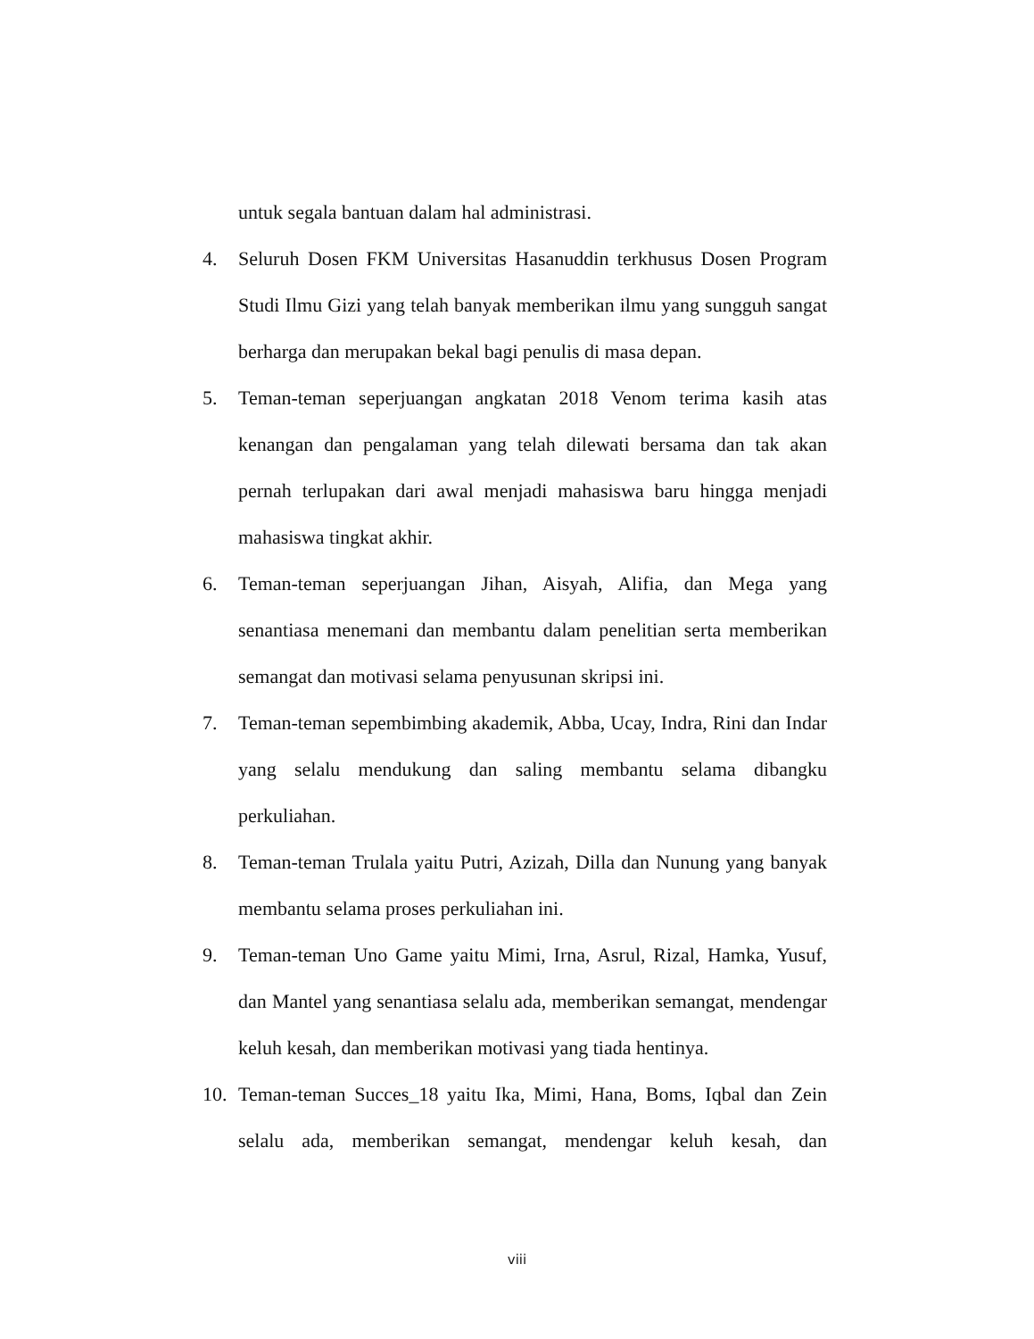untuk segala bantuan dalam hal administrasi.
4. Seluruh Dosen FKM Universitas Hasanuddin terkhusus Dosen Program Studi Ilmu Gizi yang telah banyak memberikan ilmu yang sungguh sangat berharga dan merupakan bekal bagi penulis di masa depan.
5. Teman-teman seperjuangan angkatan 2018 Venom terima kasih atas kenangan dan pengalaman yang telah dilewati bersama dan tak akan pernah terlupakan dari awal menjadi mahasiswa baru hingga menjadi mahasiswa tingkat akhir.
6. Teman-teman seperjuangan Jihan, Aisyah, Alifia, dan Mega yang senantiasa menemani dan membantu dalam penelitian serta memberikan semangat dan motivasi selama penyusunan skripsi ini.
7. Teman-teman sepembimbing akademik, Abba, Ucay, Indra, Rini dan Indar yang selalu mendukung dan saling membantu selama dibangku perkuliahan.
8. Teman-teman Trulala yaitu Putri, Azizah, Dilla dan Nunung yang banyak membantu selama proses perkuliahan ini.
9. Teman-teman Uno Game yaitu Mimi, Irna, Asrul, Rizal, Hamka, Yusuf, dan Mantel yang senantiasa selalu ada, memberikan semangat, mendengar keluh kesah, dan memberikan motivasi yang tiada hentinya.
10. Teman-teman Succes_18 yaitu Ika, Mimi, Hana, Boms, Iqbal dan Zein selalu ada, memberikan semangat, mendengar keluh kesah, dan
viii